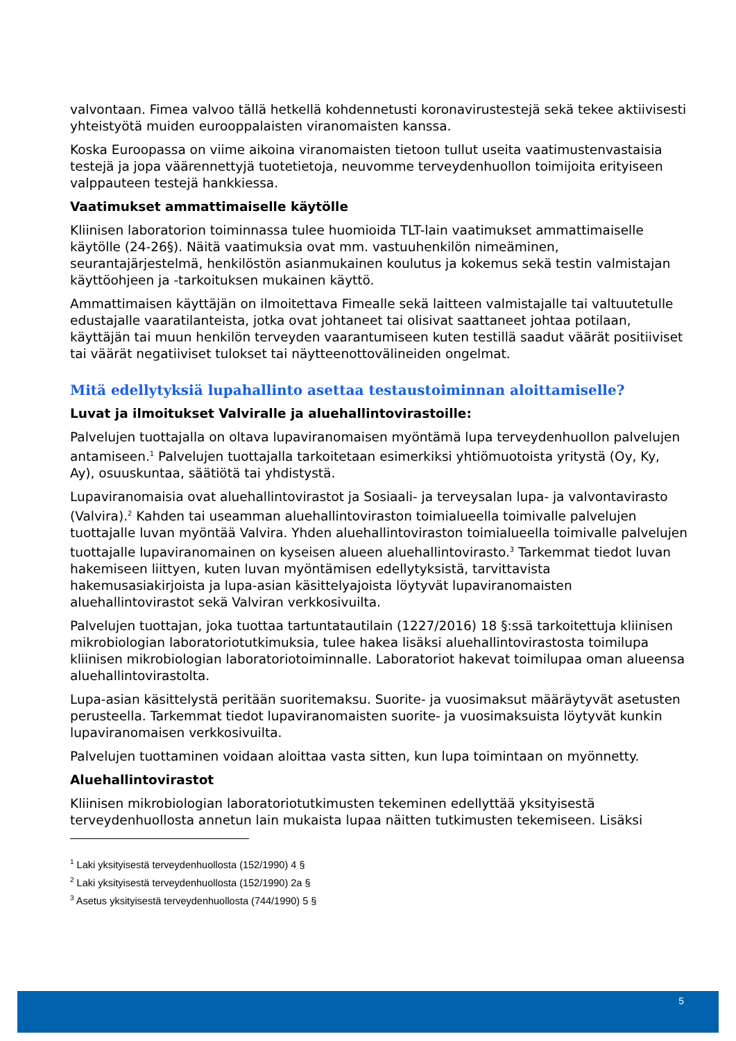valvontaan. Fimea valvoo tällä hetkellä kohdennetusti koronavirustestejä sekä tekee aktiivisesti yhteistyötä muiden eurooppalaisten viranomaisten kanssa.
Koska Euroopassa on viime aikoina viranomaisten tietoon tullut useita vaatimustenvastaisia testejä ja jopa väärennettyjä tuotetietoja, neuvomme terveydenhuollon toimijoita erityiseen valppauteen testejä hankkiessa.
Vaatimukset ammattimaiselle käytölle
Kliinisen laboratorion toiminnassa tulee huomioida TLT-lain vaatimukset ammattimaiselle käytölle (24-26§). Näitä vaatimuksia ovat mm. vastuuhenkilön nimeäminen, seurantajärjestelmä, henkilöstön asianmukainen koulutus ja kokemus sekä testin valmistajan käyttöohjeen ja -tarkoituksen mukainen käyttö.
Ammattimaisen käyttäjän on ilmoitettava Fimealle sekä laitteen valmistajalle tai valtuutetulle edustajalle vaaratilanteista, jotka ovat johtaneet tai olisivat saattaneet johtaa potilaan, käyttäjän tai muun henkilön terveyden vaarantumiseen kuten testillä saadut väärät positiiviset tai väärät negatiiviset tulokset tai näytteenottovälineiden ongelmat.
Mitä edellytyksiä lupahallinto asettaa testaustoiminnan aloittamiselle?
Luvat ja ilmoitukset Valviralle ja aluehallintovirastoille:
Palvelujen tuottajalla on oltava lupaviranomaisen myöntämä lupa terveydenhuollon palvelujen antamiseen.<sup>1</sup> Palvelujen tuottajalla tarkoitetaan esimerkiksi yhtiömuotoista yritystä (Oy, Ky, Ay), osuuskuntaa, säätiötä tai yhdistystä.
Lupaviranomaisia ovat aluehallintovirastot ja Sosiaali- ja terveysalan lupa- ja valvontavirasto (Valvira).<sup>2</sup> Kahden tai useamman aluehallintoviraston toimialueella toimivalle palvelujen tuottajalle luvan myöntää Valvira. Yhden aluehallintoviraston toimialueella toimivalle palvelujen tuottajalle lupaviranomainen on kyseisen alueen aluehallintovirasto.<sup>3</sup> Tarkemmat tiedot luvan hakemiseen liittyen, kuten luvan myöntämisen edellytyksistä, tarvittavista hakemusasiakirjoista ja lupa-asian käsittelyajoista löytyvät lupaviranomaisten aluehallintovirastot sekä Valviran verkkosivuilta.
Palvelujen tuottajan, joka tuottaa tartuntatautilain (1227/2016) 18 §:ssä tarkoitettuja kliinisen mikrobiologian laboratoriotutkimuksia, tulee hakea lisäksi aluehallintovirastosta toimilupa kliinisen mikrobiologian laboratoriotoiminnalle. Laboratoriot hakevat toimilupaa oman alueensa aluehallintovirastolta.
Lupa-asian käsittelystä peritään suoritemaksu. Suorite- ja vuosimaksut määräytyvät asetusten perusteella. Tarkemmat tiedot lupaviranomaisten suorite- ja vuosimaksuista löytyvät kunkin lupaviranomaisen verkkosivuilta.
Palvelujen tuottaminen voidaan aloittaa vasta sitten, kun lupa toimintaan on myönnetty.
Aluehallintovirastot
Kliinisen mikrobiologian laboratoriotutkimusten tekeminen edellyttää yksityisestä terveydenhuollosta annetun lain mukaista lupaa näitten tutkimusten tekemiseen. Lisäksi
<sup>1</sup> Laki yksityisestä terveydenhuollosta (152/1990) 4 §
<sup>2</sup> Laki yksityisestä terveydenhuollosta (152/1990) 2a §
<sup>3</sup> Asetus yksityisestä terveydenhuollosta (744/1990) 5 §
5